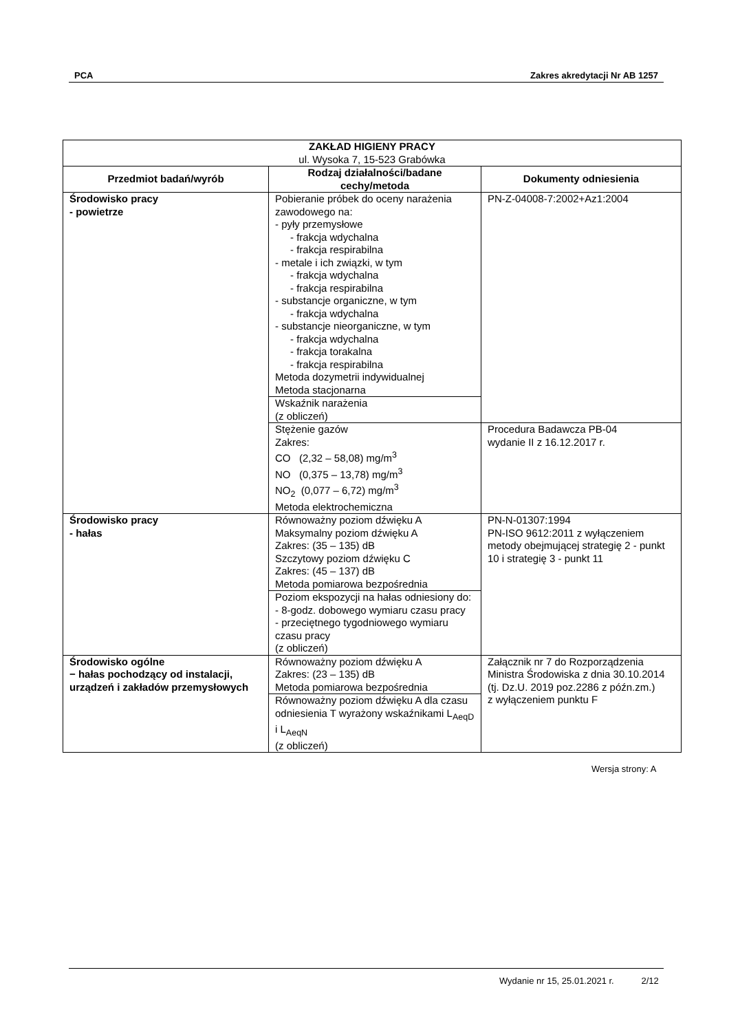PCA Zakres akredytacji Nr AB 1257
| ZAKŁAD HIGIENY PRACY ul. Wysoka 7, 15-523 Grabówka | | |
| Przedmiot badań/wyrób | Rodzaj działalności/badane cechy/metoda | Dokumenty odniesienia |
| Środowisko pracy - powietrze | Pobieranie próbek do oceny narażenia zawodowego na: - pyły przemysłowe - frakcja wdychalna - frakcja respirabilna - metale i ich związki, w tym - frakcja wdychalna - frakcja respirabilna - substancje organiczne, w tym - frakcja wdychalna - substancje nieorganiczne, w tym - frakcja wdychalna - frakcja torakalna - frakcja respirabilna Metoda dozymetrii indywidualnej Metoda stacjonarna | PN-Z-04008-7:2002+Az1:2004 |
| | Wskaźnik narażenia (z obliczeń) | |
| | Stężenie gazów Zakres: CO (2,32 – 58,08) mg/m<sup>3</sup> NO (0,375 – 13,78) mg/m<sup>3</sup> NO<sub>2</sub> (0,077 – 6,72) mg/m<sup>3</sup> Metoda elektrochemiczna | Procedura Badawcza PB-04 wydanie II z 16.12.2017 r. |
| Środowisko pracy - hałas | Równoważny poziom dźwięku A Maksymalny poziom dźwięku A Zakres: (35 – 135) dB Szczytowy poziom dźwięku C Zakres: (45 – 137) dB Metoda pomiarowa bezpośrednia | PN-N-01307:1994 PN-ISO 9612:2011 z wyłączeniem metody obejmującej strategię 2 - punkt 10 i strategię 3 - punkt 11 |
| | Poziom ekspozycji na hałas odniesiony do: - 8-godz. dobowego wymiaru czasu pracy - przeciętnego tygodniowego wymiaru czasu pracy (z obliczeń) | |
| Środowisko ogólne − hałas pochodzący od instalacji, urządzeń i zakładów przemysłowych | Równoważny poziom dźwięku A Zakres: (23 – 135) dB Metoda pomiarowa bezpośrednia | Załącznik nr 7 do Rozporządzenia Ministra Środowiska z dnia 30.10.2014 (tj. Dz.U. 2019 poz.2286 z późn.zm.) z wyłączeniem punktu F |
| | Równoważny poziom dźwięku A dla czasu odniesienia T wyrażony wskaźnikami L<sub>AeqD</sub> i L<sub>AeqN</sub> (z obliczeń) | |
Wersja strony: A
Wydanie nr 15, 25.01.2021 r. 2/12